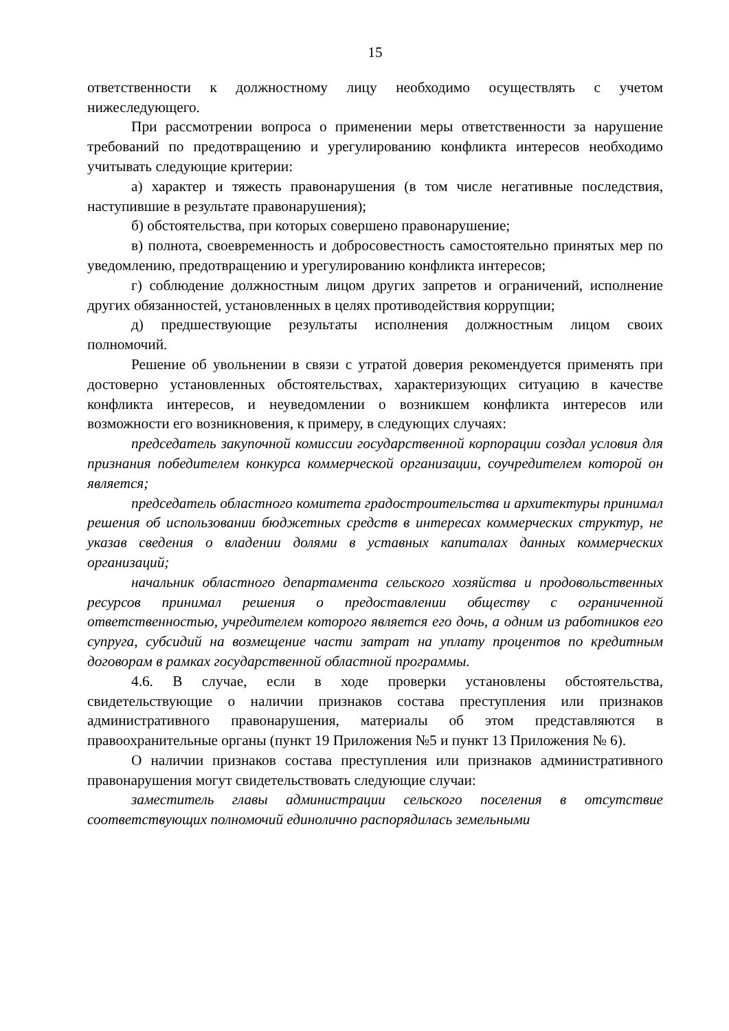15
ответственности к должностному лицу необходимо осуществлять с учетом нижеследующего.
При рассмотрении вопроса о применении меры ответственности за нарушение требований по предотвращению и урегулированию конфликта интересов необходимо учитывать следующие критерии:
а) характер и тяжесть правонарушения (в том числе негативные последствия, наступившие в результате правонарушения);
б) обстоятельства, при которых совершено правонарушение;
в) полнота, своевременность и добросовестность самостоятельно принятых мер по уведомлению, предотвращению и урегулированию конфликта интересов;
г) соблюдение должностным лицом других запретов и ограничений, исполнение других обязанностей, установленных в целях противодействия коррупции;
д) предшествующие результаты исполнения должностным лицом своих полномочий.
Решение об увольнении в связи с утратой доверия рекомендуется применять при достоверно установленных обстоятельствах, характеризующих ситуацию в качестве конфликта интересов, и неуведомлении о возникшем конфликта интересов или возможности его возникновения, к примеру, в следующих случаях:
председатель закупочной комиссии государственной корпорации создал условия для признания победителем конкурса коммерческой организации, соучредителем которой он является;
председатель областного комитета градостроительства и архитектуры принимал решения об использовании бюджетных средств в интересах коммерческих структур, не указав сведения о владении долями в уставных капиталах данных коммерческих организаций;
начальник областного департамента сельского хозяйства и продовольственных ресурсов принимал решения о предоставлении обществу с ограниченной ответственностью, учредителем которого является его дочь, а одним из работников его супруга, субсидий на возмещение части затрат на уплату процентов по кредитным договорам в рамках государственной областной программы.
4.6. В случае, если в ходе проверки установлены обстоятельства, свидетельствующие о наличии признаков состава преступления или признаков административного правонарушения, материалы об этом представляются в правоохранительные органы (пункт 19 Приложения №5 и пункт 13 Приложения № 6).
О наличии признаков состава преступления или признаков административного правонарушения могут свидетельствовать следующие случаи:
заместитель главы администрации сельского поселения в отсутствие соответствующих полномочий единолично распорядилась земельными